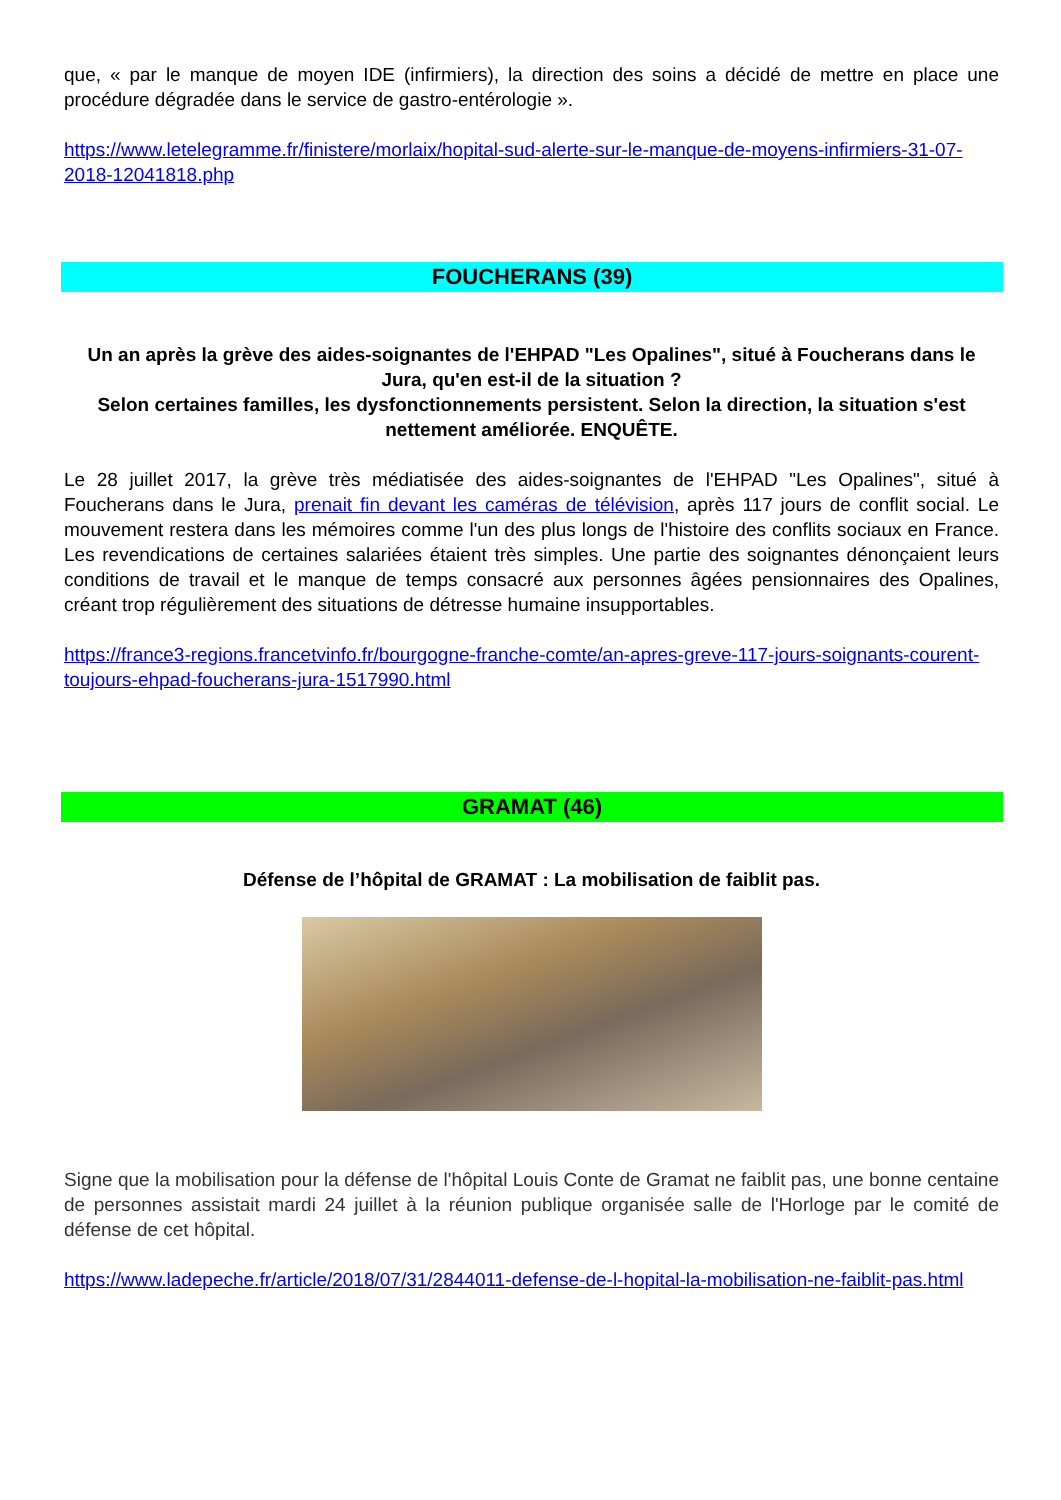que, « par le manque de moyen IDE (infirmiers), la direction des soins a décidé de mettre en place une procédure dégradée dans le service de gastro-entérologie ».
https://www.letelegramme.fr/finistere/morlaix/hopital-sud-alerte-sur-le-manque-de-moyens-infirmiers-31-07-2018-12041818.php
FOUCHERANS (39)
Un an après la grève des aides-soignantes de l'EHPAD "Les Opalines", situé à Foucherans dans le Jura, qu'en est-il de la situation ?
Selon certaines familles, les dysfonctionnements persistent. Selon la direction, la situation s'est nettement améliorée. ENQUÊTE.
Le 28 juillet 2017, la grève très médiatisée des aides-soignantes de l'EHPAD "Les Opalines", situé à Foucherans dans le Jura, prenait fin devant les caméras de télévision, après 117 jours de conflit social. Le mouvement restera dans les mémoires comme l'un des plus longs de l'histoire des conflits sociaux en France. Les revendications de certaines salariées étaient très simples. Une partie des soignantes dénonçaient leurs conditions de travail et le manque de temps consacré aux personnes âgées pensionnaires des Opalines, créant trop régulièrement des situations de détresse humaine insupportables.
https://france3-regions.francetvinfo.fr/bourgogne-franche-comte/an-apres-greve-117-jours-soignants-courent-toujours-ehpad-foucherans-jura-1517990.html
GRAMAT (46)
Défense de l’hôpital de GRAMAT : La mobilisation de faiblit pas.
Signe que la mobilisation pour la défense de l'hôpital Louis Conte de Gramat ne faiblit pas, une bonne centaine de personnes assistait mardi 24 juillet à la réunion publique organisée salle de l'Horloge par le comité de défense de cet hôpital.
https://www.ladepeche.fr/article/2018/07/31/2844011-defense-de-l-hopital-la-mobilisation-ne-faiblit-pas.html